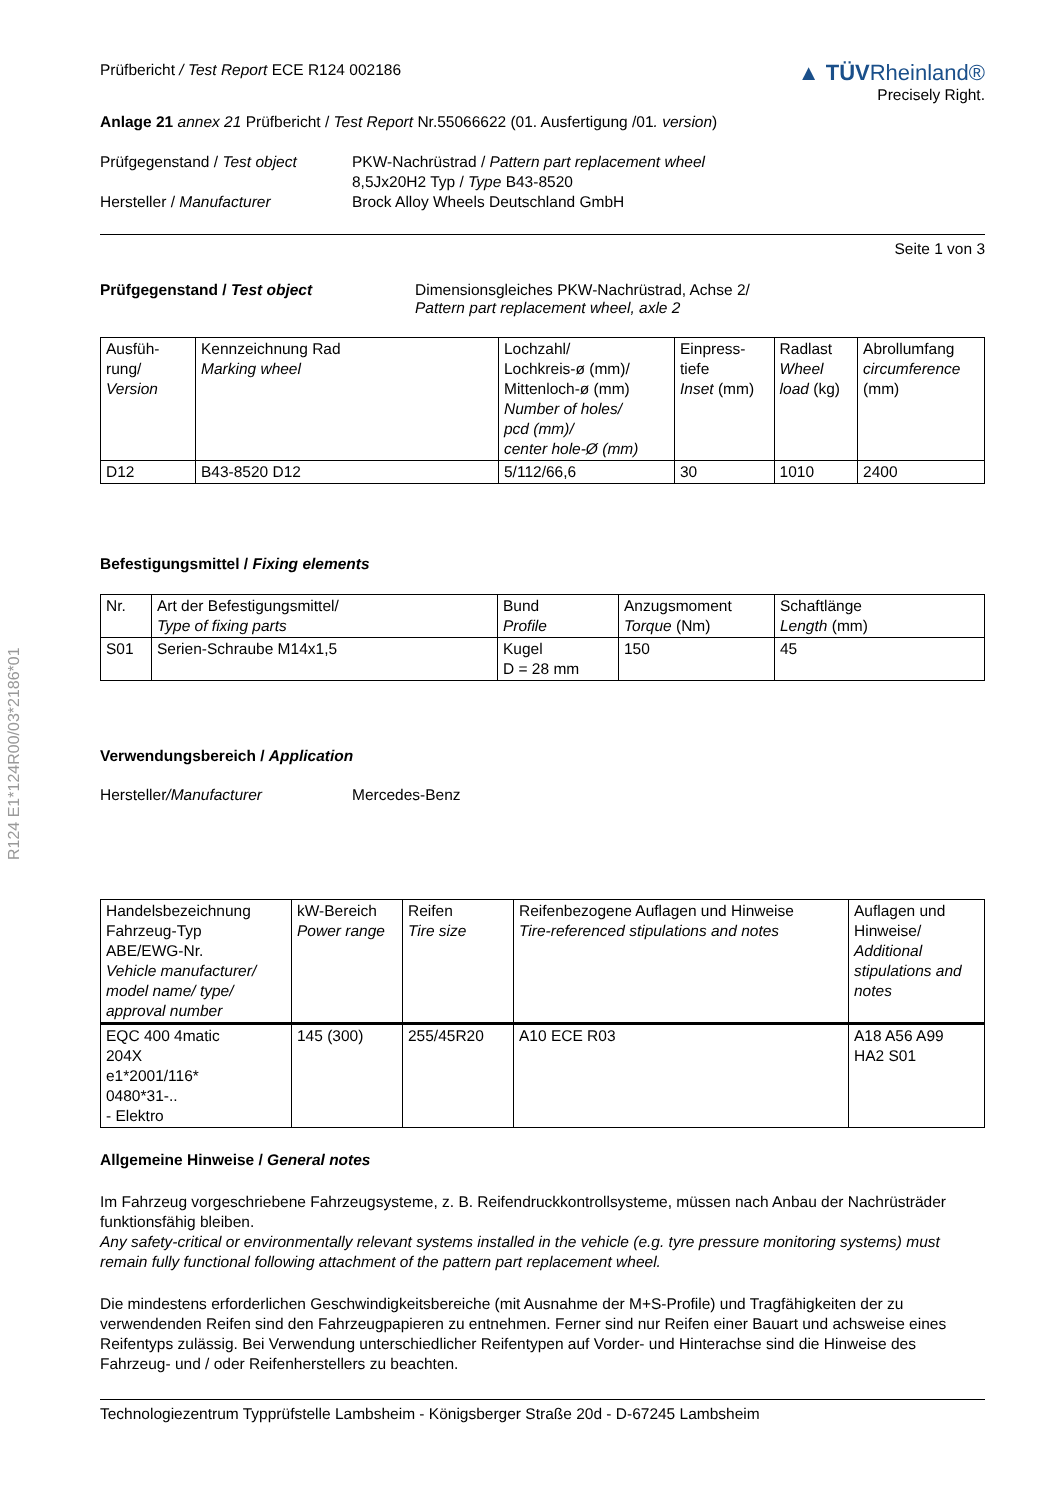R124 E1*124R00/03*2186*01
Prüfbericht / Test Report ECE R124 002186
▲ TÜV Rheinland®
Precisely Right.
Anlage 21 annex 21 Prüfbericht / Test Report Nr.55066622 (01. Ausfertigung /01. version)
Prüfgegenstand / Test object
PKW-Nachrüstrad / Pattern part replacement wheel
8,5Jx20H2 Typ / Type B43-8520
Hersteller / Manufacturer
Brock Alloy Wheels Deutschland GmbH
Seite 1 von 3
Prüfgegenstand / Test object
Dimensionsgleiches PKW-Nachrüstrad, Achse 2/
Pattern part replacement wheel, axle 2
| Ausfüh- rung/ Version | Kennzeichnung Rad Marking wheel | Lochzahl/ Lochkreis-ø (mm)/ Mittenloch-ø (mm) Number of holes/ pcd (mm)/ center hole-Ø (mm) | Einpress- tiefe Inset (mm) | Radlast Wheel load (kg) | Abrollumfang circumference (mm) |
| --- | --- | --- | --- | --- | --- |
| D12 | B43-8520 D12 | 5/112/66,6 | 30 | 1010 | 2400 |
Befestigungsmittel / Fixing elements
| Nr. | Art der Befestigungsmittel/ Type of fixing parts | Bund Profile | Anzugsmoment Torque (Nm) | Schaftlänge Length (mm) |
| --- | --- | --- | --- | --- |
| S01 | Serien-Schraube M14x1,5 | Kugel D = 28 mm | 150 | 45 |
Verwendungsbereich / Application
Hersteller/Manufacturer
Mercedes-Benz
| Handelsbezeichnung Fahrzeug-Typ ABE/EWG-Nr. Vehicle manufacturer/ model name/ type/ approval number | kW-Bereich Power range | Reifen Tire size | Reifenbezogene Auflagen und Hinweise Tire-referenced stipulations and notes | Auflagen und Hinweise/ Additional stipulations and notes |
| --- | --- | --- | --- | --- |
| EQC 400 4matic 204X e1*2001/116* 0480*31-.. - Elektro | 145 (300) | 255/45R20 | A10 ECE R03 | A18 A56 A99 HA2 S01 |
Allgemeine Hinweise / General notes
Im Fahrzeug vorgeschriebene Fahrzeugsysteme, z. B. Reifendruckkontrollsysteme, müssen nach Anbau der Nachrüsträder funktionsfähig bleiben.
Any safety-critical or environmentally relevant systems installed in the vehicle (e.g. tyre pressure monitoring systems) must remain fully functional following attachment of the pattern part replacement wheel.
Die mindestens erforderlichen Geschwindigkeitsbereiche (mit Ausnahme der M+S-Profile) und Tragfähigkeiten der zu verwendenden Reifen sind den Fahrzeugpapieren zu entnehmen. Ferner sind nur Reifen einer Bauart und achsweise eines Reifentyps zulässig. Bei Verwendung unterschiedlicher Reifentypen auf Vorder- und Hinterachse sind die Hinweise des Fahrzeug- und / oder Reifenherstellers zu beachten.
Technologiezentrum Typprüfstelle Lambsheim - Königsberger Straße 20d - D-67245 Lambsheim